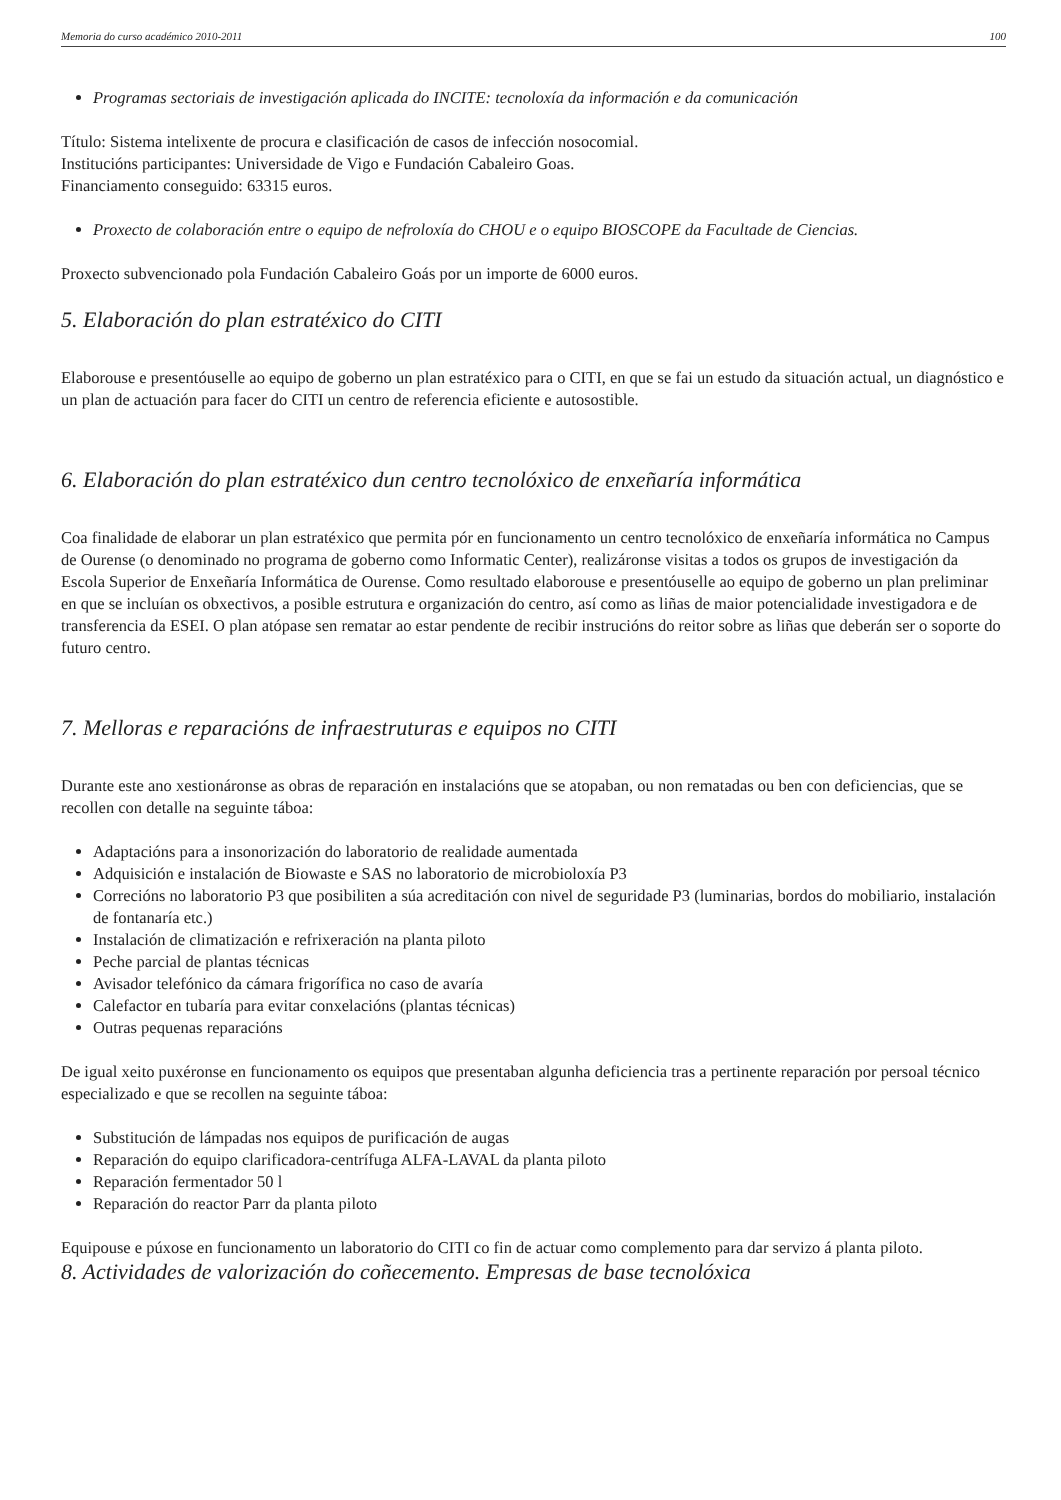Memoria do curso académico 2010-2011 100
Programas sectoriais de investigación aplicada do INCITE: tecnoloxía da información e da comunicación
Título: Sistema intelixente de procura e clasificación de casos de infección nosocomial.
Institucións participantes: Universidade de Vigo e Fundación Cabaleiro Goas.
Financiamento conseguido: 63315 euros.
Proxecto de colaboración entre o equipo de nefroloxía do CHOU e o equipo BIOSCOPE da Facultade de Ciencias.
Proxecto subvencionado pola Fundación Cabaleiro Goás por un importe de 6000 euros.
5. Elaboración do plan estratéxico do CITI
Elaborouse e presentóuselle ao equipo de goberno un plan estratéxico para o CITI, en que se fai un estudo da situación actual, un diagnóstico e un plan de actuación para facer do CITI un centro de referencia eficiente e autosostible.
6. Elaboración do plan estratéxico dun centro tecnolóxico de enxeñaría informática
Coa finalidade de elaborar un plan estratéxico que permita pór en funcionamento un centro tecnolóxico de enxeñaría informática no Campus de Ourense (o denominado no programa de goberno como Informatic Center), realizáronse visitas a todos os grupos de investigación da Escola Superior de Enxeñaría Informática de Ourense. Como resultado elaborouse e presentóuselle ao equipo de goberno un plan preliminar en que se incluían os obxectivos, a posible estrutura e organización do centro, así como as liñas de maior potencialidade investigadora e de transferencia da ESEI. O plan atópase sen rematar ao estar pendente de recibir instrucións do reitor sobre as liñas que deberán ser o soporte do futuro centro.
7. Melloras e reparacións de infraestruturas e equipos no CITI
Durante este ano xestionáronse as obras de reparación en instalacións que se atopaban, ou non rematadas ou ben con deficiencias, que se recollen con detalle na seguinte táboa:
Adaptacións para a insonorización do laboratorio de realidade aumentada
Adquisición e instalación de Biowaste e SAS no laboratorio de microbioloxía P3
Correcións no laboratorio P3 que posibiliten a súa acreditación con nivel de seguridade P3 (luminarias, bordos do mobiliario, instalación de fontanaría etc.)
Instalación de climatización e refrixeración na planta piloto
Peche parcial de plantas técnicas
Avisador telefónico da cámara frigorífica no caso de avaría
Calefactor en tubaría para evitar conxelacións (plantas técnicas)
Outras pequenas reparacións
De igual xeito puxéronse en funcionamento os equipos que presentaban algunha deficiencia tras a pertinente reparación por persoal técnico especializado e que se recollen na seguinte táboa:
Substitución de lámpadas nos equipos de purificación de augas
Reparación do equipo clarificadora-centrífuga ALFA-LAVAL da planta piloto
Reparación fermentador 50 l
Reparación do reactor Parr da planta piloto
Equipouse e púxose en funcionamento un laboratorio do CITI co fin de actuar como complemento para dar servizo á planta piloto.
8. Actividades de valorización do coñecemento. Empresas de base tecnolóxica